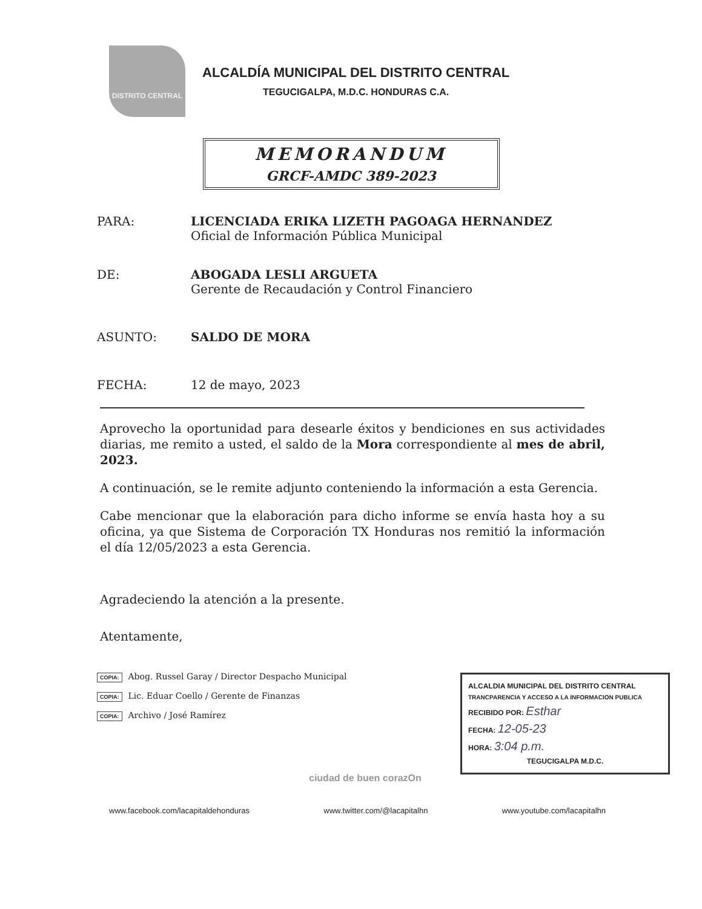DISTRITO CENTRAL
ALCALDÍA MUNICIPAL DEL DISTRITO CENTRAL
TEGUCIGALPA, M.D.C. HONDURAS C.A.
MEMORANDUM
GRCF-AMDC 389-2023
PARA: LICENCIADA ERIKA LIZETH PAGOAGA HERNANDEZ
Oficial de Información Pública Municipal
DE: ABOGADA LESLI ARGUETA
Gerente de Recaudación y Control Financiero
ASUNTO: SALDO DE MORA
FECHA: 12 de mayo, 2023
Aprovecho la oportunidad para desearle éxitos y bendiciones en sus actividades diarias, me remito a usted, el saldo de la Mora correspondiente al mes de abril, 2023.
A continuación, se le remite adjunto conteniendo la información a esta Gerencia.
Cabe mencionar que la elaboración para dicho informe se envía hasta hoy a su oficina, ya que Sistema de Corporación TX Honduras nos remitió la información el día 12/05/2023 a esta Gerencia.
Agradeciendo la atención a la presente.
Atentamente,
COPIA: Abog. Russel Garay / Director Despacho Municipal
COPIA: Lic. Eduar Coello / Gerente de Finanzas
COPIA: Archivo / José Ramírez
ALCALDIA MUNICIPAL DEL DISTRITO CENTRAL
TRANCPARENCIA Y ACCESO A LA INFORMACION PUBLICA
RECIBIDO POR: Esthar
FECHA: 12-05-23
HORA: 3:04 p.m.
TEGUCIGALPA M.D.C.
ciudad de buen corazOn
www.facebook.com/lacapitaldehonduras www.twitter.com/@lacapitalhn www.youtube.com/lacapitalhn